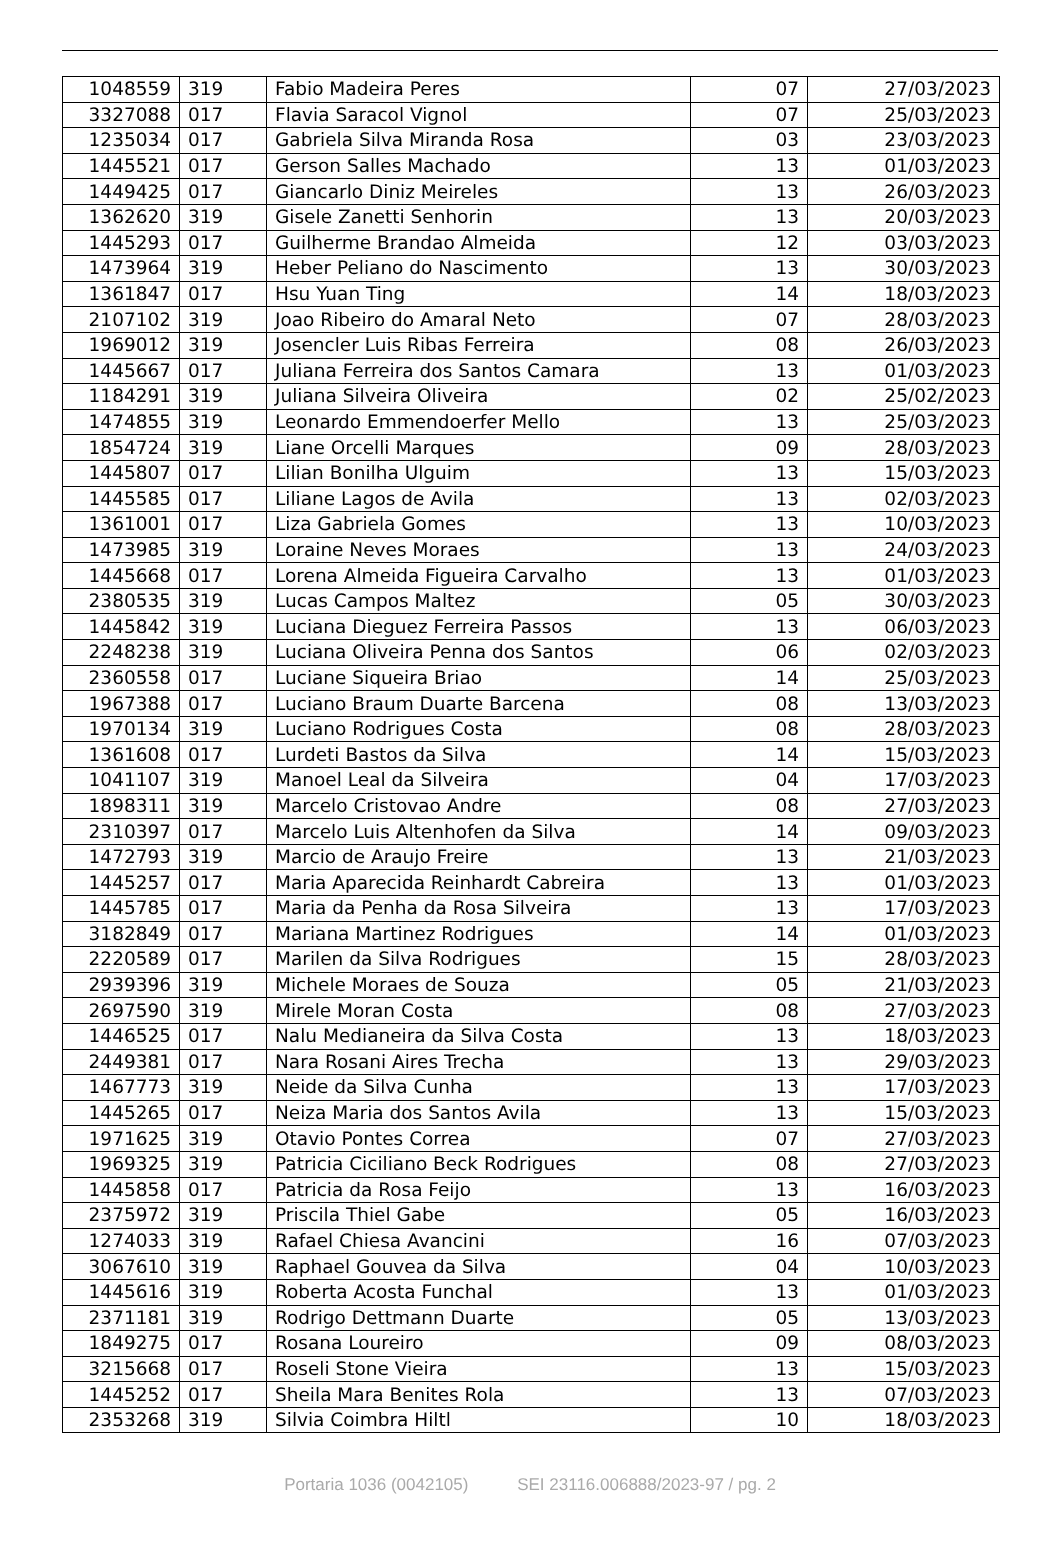| 1048559 | 319 | Fabio Madeira Peres | 07 | 27/03/2023 |
| 3327088 | 017 | Flavia Saracol Vignol | 07 | 25/03/2023 |
| 1235034 | 017 | Gabriela Silva Miranda Rosa | 03 | 23/03/2023 |
| 1445521 | 017 | Gerson Salles Machado | 13 | 01/03/2023 |
| 1449425 | 017 | Giancarlo Diniz Meireles | 13 | 26/03/2023 |
| 1362620 | 319 | Gisele Zanetti Senhorin | 13 | 20/03/2023 |
| 1445293 | 017 | Guilherme Brandao Almeida | 12 | 03/03/2023 |
| 1473964 | 319 | Heber Peliano do Nascimento | 13 | 30/03/2023 |
| 1361847 | 017 | Hsu Yuan Ting | 14 | 18/03/2023 |
| 2107102 | 319 | Joao Ribeiro do Amaral Neto | 07 | 28/03/2023 |
| 1969012 | 319 | Josencler Luis Ribas Ferreira | 08 | 26/03/2023 |
| 1445667 | 017 | Juliana Ferreira dos Santos Camara | 13 | 01/03/2023 |
| 1184291 | 319 | Juliana Silveira Oliveira | 02 | 25/02/2023 |
| 1474855 | 319 | Leonardo Emmendoerfer Mello | 13 | 25/03/2023 |
| 1854724 | 319 | Liane Orcelli Marques | 09 | 28/03/2023 |
| 1445807 | 017 | Lilian Bonilha Ulguim | 13 | 15/03/2023 |
| 1445585 | 017 | Liliane Lagos de Avila | 13 | 02/03/2023 |
| 1361001 | 017 | Liza Gabriela Gomes | 13 | 10/03/2023 |
| 1473985 | 319 | Loraine Neves Moraes | 13 | 24/03/2023 |
| 1445668 | 017 | Lorena Almeida Figueira Carvalho | 13 | 01/03/2023 |
| 2380535 | 319 | Lucas Campos Maltez | 05 | 30/03/2023 |
| 1445842 | 319 | Luciana Dieguez Ferreira Passos | 13 | 06/03/2023 |
| 2248238 | 319 | Luciana Oliveira Penna dos Santos | 06 | 02/03/2023 |
| 2360558 | 017 | Luciane Siqueira Briao | 14 | 25/03/2023 |
| 1967388 | 017 | Luciano Braum Duarte Barcena | 08 | 13/03/2023 |
| 1970134 | 319 | Luciano Rodrigues Costa | 08 | 28/03/2023 |
| 1361608 | 017 | Lurdeti Bastos da Silva | 14 | 15/03/2023 |
| 1041107 | 319 | Manoel Leal da Silveira | 04 | 17/03/2023 |
| 1898311 | 319 | Marcelo Cristovao Andre | 08 | 27/03/2023 |
| 2310397 | 017 | Marcelo Luis Altenhofen da Silva | 14 | 09/03/2023 |
| 1472793 | 319 | Marcio de Araujo Freire | 13 | 21/03/2023 |
| 1445257 | 017 | Maria Aparecida Reinhardt Cabreira | 13 | 01/03/2023 |
| 1445785 | 017 | Maria da Penha da Rosa Silveira | 13 | 17/03/2023 |
| 3182849 | 017 | Mariana Martinez Rodrigues | 14 | 01/03/2023 |
| 2220589 | 017 | Marilen da Silva Rodrigues | 15 | 28/03/2023 |
| 2939396 | 319 | Michele Moraes de Souza | 05 | 21/03/2023 |
| 2697590 | 319 | Mirele Moran Costa | 08 | 27/03/2023 |
| 1446525 | 017 | Nalu Medianeira da Silva Costa | 13 | 18/03/2023 |
| 2449381 | 017 | Nara Rosani Aires Trecha | 13 | 29/03/2023 |
| 1467773 | 319 | Neide da Silva Cunha | 13 | 17/03/2023 |
| 1445265 | 017 | Neiza Maria dos Santos Avila | 13 | 15/03/2023 |
| 1971625 | 319 | Otavio Pontes Correa | 07 | 27/03/2023 |
| 1969325 | 319 | Patricia Ciciliano Beck Rodrigues | 08 | 27/03/2023 |
| 1445858 | 017 | Patricia da Rosa Feijo | 13 | 16/03/2023 |
| 2375972 | 319 | Priscila Thiel Gabe | 05 | 16/03/2023 |
| 1274033 | 319 | Rafael Chiesa Avancini | 16 | 07/03/2023 |
| 3067610 | 319 | Raphael Gouvea da Silva | 04 | 10/03/2023 |
| 1445616 | 319 | Roberta Acosta Funchal | 13 | 01/03/2023 |
| 2371181 | 319 | Rodrigo Dettmann Duarte | 05 | 13/03/2023 |
| 1849275 | 017 | Rosana Loureiro | 09 | 08/03/2023 |
| 3215668 | 017 | Roseli Stone Vieira | 13 | 15/03/2023 |
| 1445252 | 017 | Sheila Mara Benites Rola | 13 | 07/03/2023 |
| 2353268 | 319 | Silvia Coimbra Hiltl | 10 | 18/03/2023 |
Portaria 1036 (0042105) SEI 23116.006888/2023-97 / pg. 2